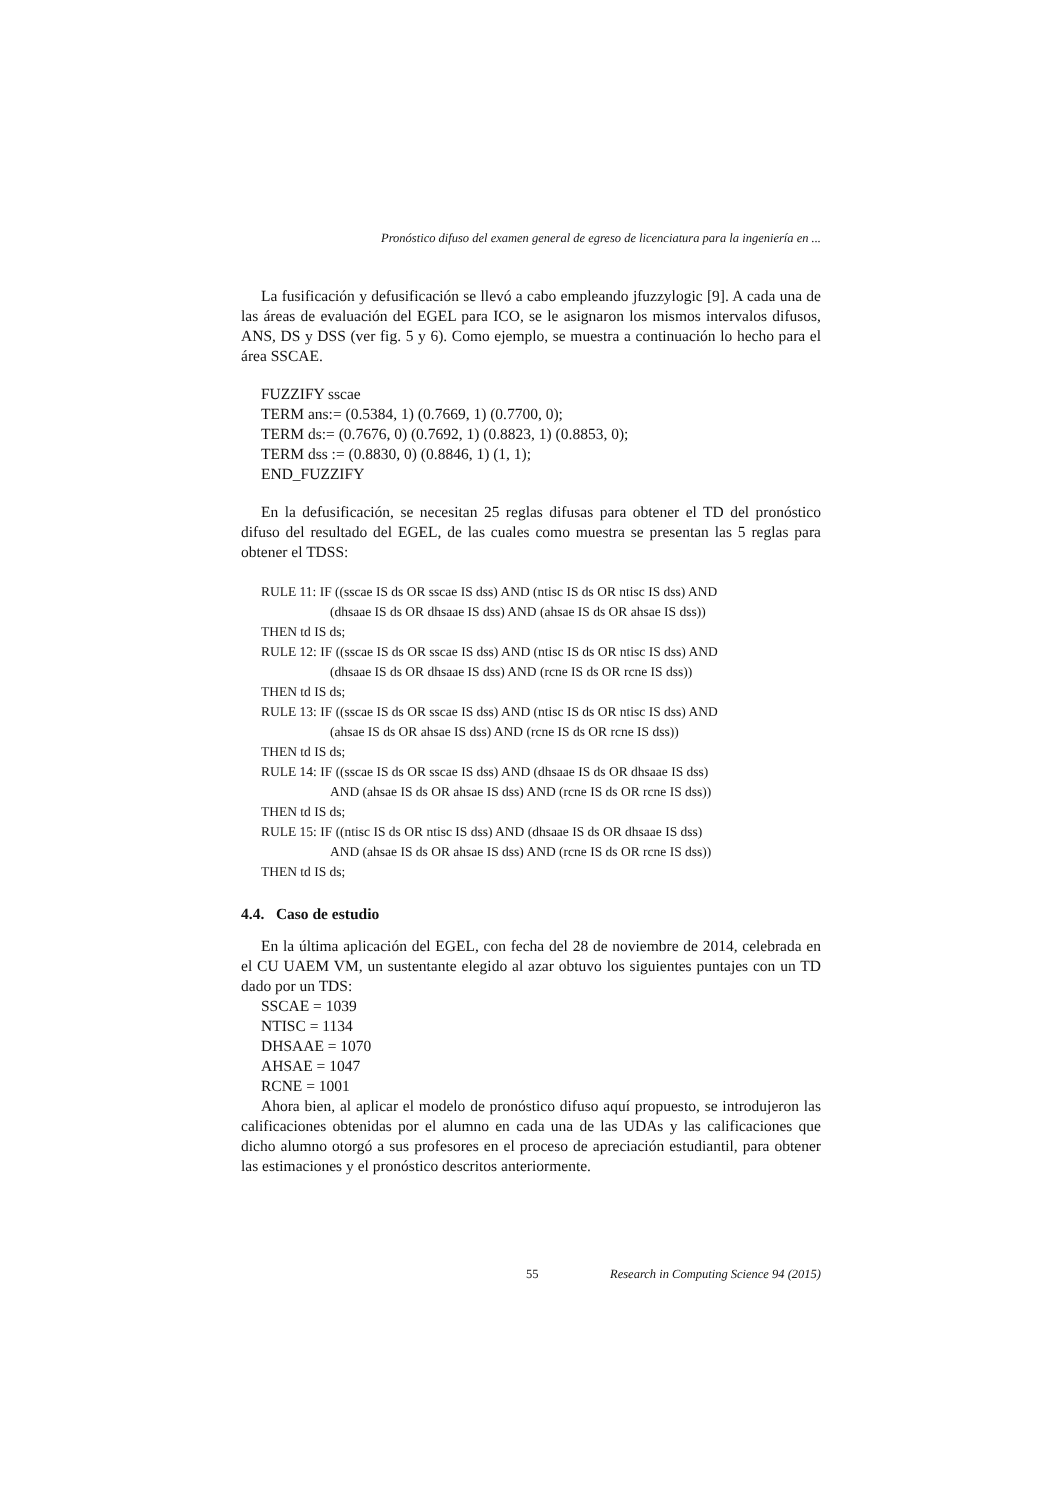Pronóstico difuso del examen general de egreso de licenciatura para la ingeniería en ...
La fusificación y defusificación se llevó a cabo empleando jfuzzylogic [9]. A cada una de las áreas de evaluación del EGEL para ICO, se le asignaron los mismos intervalos difusos, ANS, DS y DSS (ver fig. 5 y 6). Como ejemplo, se muestra a continuación lo hecho para el área SSCAE.
FUZZIFY sscae
TERM ans:= (0.5384, 1) (0.7669, 1) (0.7700, 0);
TERM ds:= (0.7676, 0) (0.7692, 1) (0.8823, 1) (0.8853, 0);
TERM dss := (0.8830, 0) (0.8846, 1) (1, 1);
END_FUZZIFY
En la defusificación, se necesitan 25 reglas difusas para obtener el TD del pronóstico difuso del resultado del EGEL, de las cuales como muestra se presentan las 5 reglas para obtener el TDSS:
RULE 11: IF ((sscae IS ds OR sscae IS dss) AND (ntisc IS ds OR ntisc IS dss) AND
(dhsaae IS ds OR dhsaae IS dss) AND (ahsae IS ds OR ahsae IS dss))
THEN td IS ds;
RULE 12: IF ((sscae IS ds OR sscae IS dss) AND (ntisc IS ds OR ntisc IS dss) AND
(dhsaae IS ds OR dhsaae IS dss) AND (rcne IS ds OR rcne IS dss))
THEN td IS ds;
RULE 13: IF ((sscae IS ds OR sscae IS dss) AND (ntisc IS ds OR ntisc IS dss) AND
(ahsae IS ds OR ahsae IS dss) AND (rcne IS ds OR rcne IS dss))
THEN td IS ds;
RULE 14: IF ((sscae IS ds OR sscae IS dss) AND (dhsaae IS ds OR dhsaae IS dss)
AND (ahsae IS ds OR ahsae IS dss) AND (rcne IS ds OR rcne IS dss))
THEN td IS ds;
RULE 15: IF ((ntisc IS ds OR ntisc IS dss) AND (dhsaae IS ds OR dhsaae IS dss)
AND (ahsae IS ds OR ahsae IS dss) AND (rcne IS ds OR rcne IS dss))
THEN td IS ds;
4.4. Caso de estudio
En la última aplicación del EGEL, con fecha del 28 de noviembre de 2014, celebrada en el CU UAEM VM, un sustentante elegido al azar obtuvo los siguientes puntajes con un TD dado por un TDS:
SSCAE = 1039
NTISC = 1134
DHSAAE = 1070
AHSAE = 1047
RCNE = 1001
Ahora bien, al aplicar el modelo de pronóstico difuso aquí propuesto, se introdujeron las calificaciones obtenidas por el alumno en cada una de las UDAs y las calificaciones que dicho alumno otorgó a sus profesores en el proceso de apreciación estudiantil, para obtener las estimaciones y el pronóstico descritos anteriormente.
55 Research in Computing Science 94 (2015)